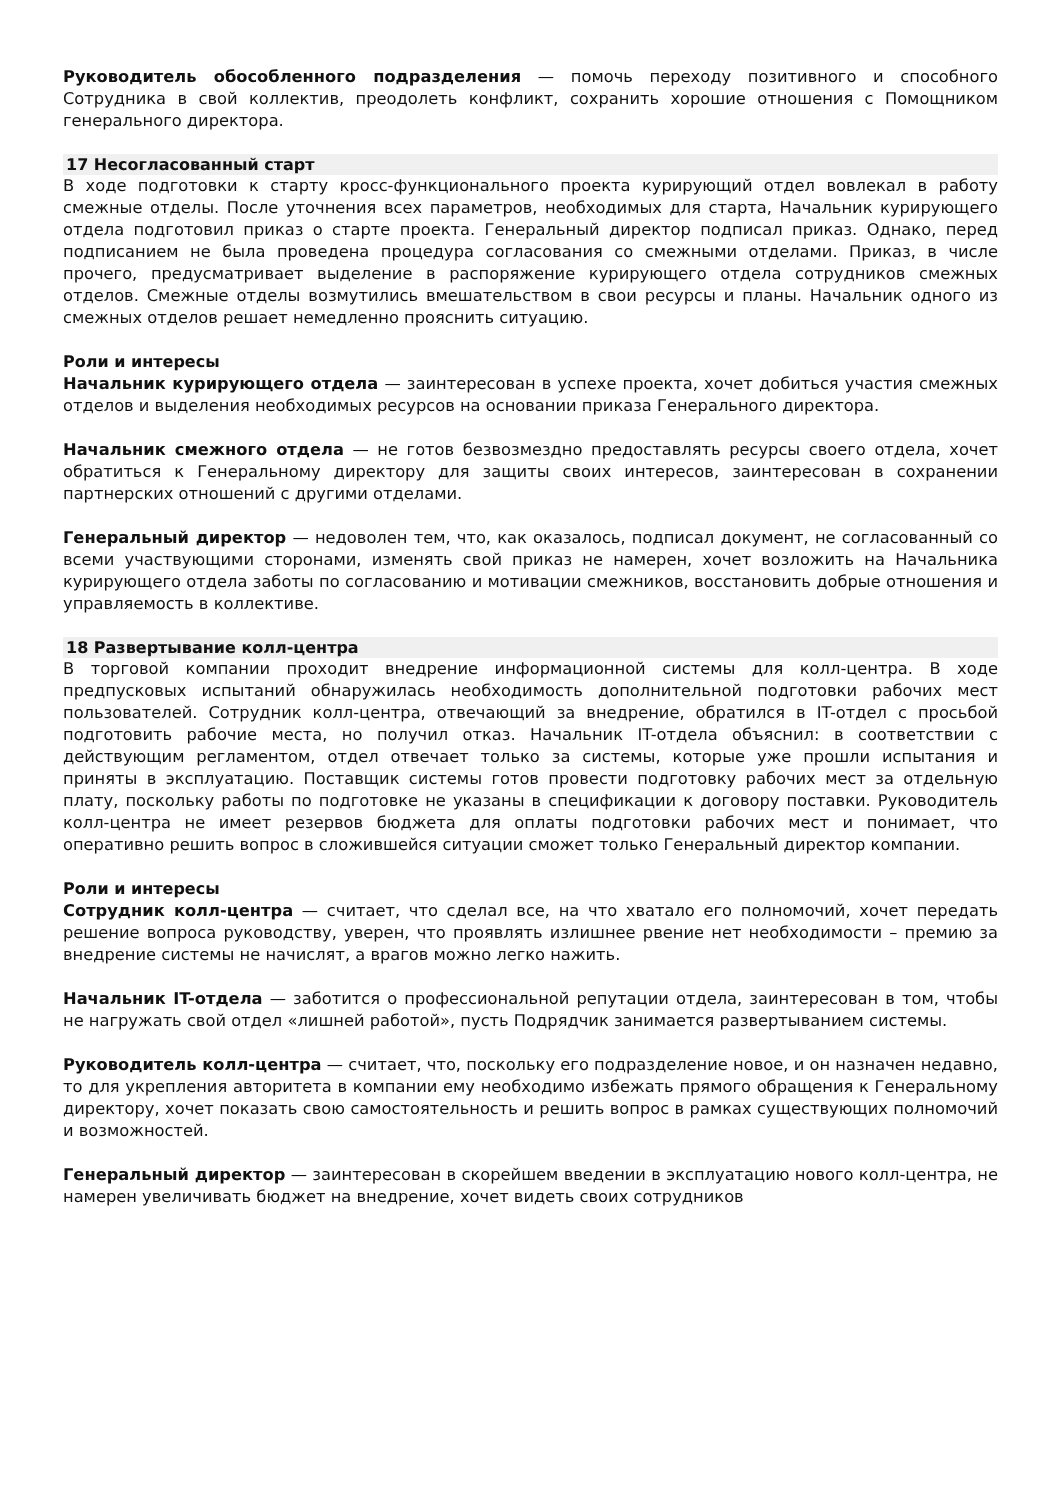Руководитель обособленного подразделения — помочь переходу позитивного и способного Сотрудника в свой коллектив, преодолеть конфликт, сохранить хорошие отношения с Помощником генерального директора.
17 Несогласованный старт
В ходе подготовки к старту кросс-функционального проекта курирующий отдел вовлекал в работу смежные отделы. После уточнения всех параметров, необходимых для старта, Начальник курирующего отдела подготовил приказ о старте проекта. Генеральный директор подписал приказ. Однако, перед подписанием не была проведена процедура согласования со смежными отделами. Приказ, в числе прочего, предусматривает выделение в распоряжение курирующего отдела сотрудников смежных отделов. Смежные отделы возмутились вмешательством в свои ресурсы и планы. Начальник одного из смежных отделов решает немедленно прояснить ситуацию.
Роли и интересы
Начальник курирующего отдела — заинтересован в успехе проекта, хочет добиться участия смежных отделов и выделения необходимых ресурсов на основании приказа Генерального директора.
Начальник смежного отдела — не готов безвозмездно предоставлять ресурсы своего отдела, хочет обратиться к Генеральному директору для защиты своих интересов, заинтересован в сохранении партнерских отношений с другими отделами.
Генеральный директор — недоволен тем, что, как оказалось, подписал документ, не согласованный со всеми участвующими сторонами, изменять свой приказ не намерен, хочет возложить на Начальника курирующего отдела заботы по согласованию и мотивации смежников, восстановить добрые отношения и управляемость в коллективе.
18 Развертывание колл-центра
В торговой компании проходит внедрение информационной системы для колл-центра. В ходе предпусковых испытаний обнаружилась необходимость дополнительной подготовки рабочих мест пользователей. Сотрудник колл-центра, отвечающий за внедрение, обратился в IT-отдел с просьбой подготовить рабочие места, но получил отказ. Начальник IT-отдела объяснил: в соответствии с действующим регламентом, отдел отвечает только за системы, которые уже прошли испытания и приняты в эксплуатацию. Поставщик системы готов провести подготовку рабочих мест за отдельную плату, поскольку работы по подготовке не указаны в спецификации к договору поставки. Руководитель колл-центра не имеет резервов бюджета для оплаты подготовки рабочих мест и понимает, что оперативно решить вопрос в сложившейся ситуации сможет только Генеральный директор компании.
Роли и интересы
Сотрудник колл-центра — считает, что сделал все, на что хватало его полномочий, хочет передать решение вопроса руководству, уверен, что проявлять излишнее рвение нет необходимости – премию за внедрение системы не начислят, а врагов можно легко нажить.
Начальник IT-отдела — заботится о профессиональной репутации отдела, заинтересован в том, чтобы не нагружать свой отдел «лишней работой», пусть Подрядчик занимается развертыванием системы.
Руководитель колл-центра — считает, что, поскольку его подразделение новое, и он назначен недавно, то для укрепления авторитета в компании ему необходимо избежать прямого обращения к Генеральному директору, хочет показать свою самостоятельность и решить вопрос в рамках существующих полномочий и возможностей.
Генеральный директор — заинтересован в скорейшем введении в эксплуатацию нового колл-центра, не намерен увеличивать бюджет на внедрение, хочет видеть своих сотрудников